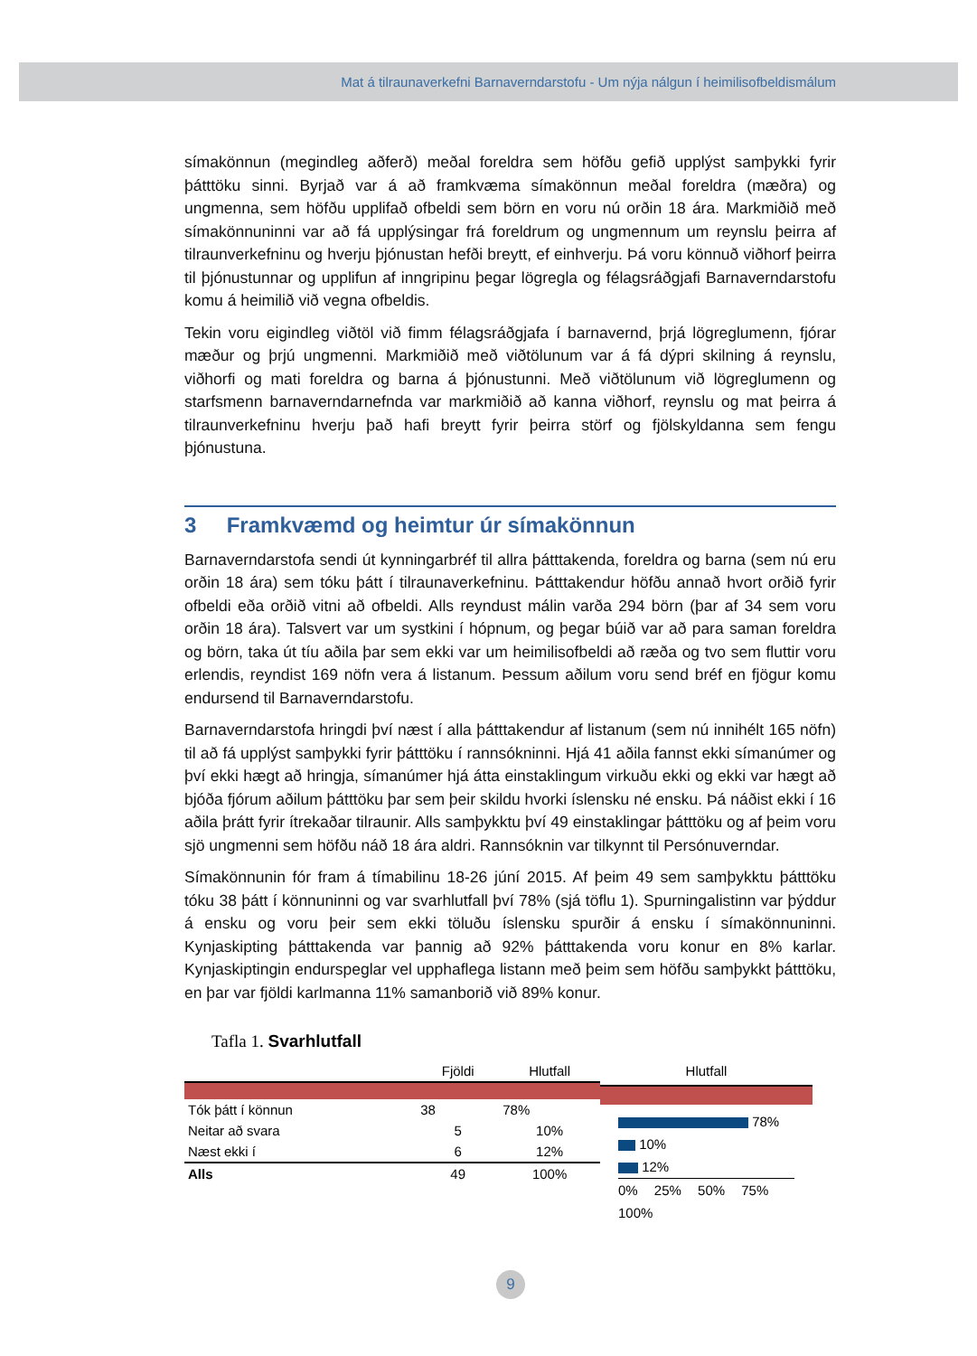Mat á tilraunaverkefni Barnaverndarstofu - Um nýja nálgun í heimilisofbeldismálum
símakönnun (megindleg aðferð) meðal foreldra sem höfðu gefið upplýst samþykki fyrir þátttöku sinni. Byrjað var á að framkvæma símakönnun meðal foreldra (mæðra) og ungmenna, sem höfðu upplifað ofbeldi sem börn en voru nú orðin 18 ára. Markmiðið með símakönnuninni var að fá upplýsingar frá foreldrum og ungmennum um reynslu þeirra af tilraunverkefninu og hverju þjónustan hefði breytt, ef einhverju. Þá voru könnuð viðhorf þeirra til þjónustunnar og upplifun af inngripinu þegar lögregla og félagsráðgjafi Barnaverndarstofu komu á heimilið við vegna ofbeldis.
Tekin voru eigindleg viðtöl við fimm félagsráðgjafa í barnavernd, þrjá lögreglumenn, fjórar mæður og þrjú ungmenni. Markmiðið með viðtölunum var á fá dýpri skilning á reynslu, viðhorfi og mati foreldra og barna á þjónustunni. Með viðtölunum við lögreglumenn og starfsmenn barnaverndarnefnda var markmiðið að kanna viðhorf, reynslu og mat þeirra á tilraunverkefninu hverju það hafi breytt fyrir þeirra störf og fjölskyldanna sem fengu þjónustuna.
3 Framkvæmd og heimtur úr símakönnun
Barnaverndarstofa sendi út kynningarbréf til allra þátttakenda, foreldra og barna (sem nú eru orðin 18 ára) sem tóku þátt í tilraunaverkefninu. Þátttakendur höfðu annað hvort orðið fyrir ofbeldi eða orðið vitni að ofbeldi. Alls reyndust málin varða 294 börn (þar af 34 sem voru orðin 18 ára). Talsvert var um systkini í hópnum, og þegar búið var að para saman foreldra og börn, taka út tíu aðila þar sem ekki var um heimilisofbeldi að ræða og tvo sem fluttir voru erlendis, reyndist 169 nöfn vera á listanum. Þessum aðilum voru send bréf en fjögur komu endursend til Barnaverndarstofu.
Barnaverndarstofa hringdi því næst í alla þátttakendur af listanum (sem nú innihélt 165 nöfn) til að fá upplýst samþykki fyrir þátttöku í rannsókninni. Hjá 41 aðila fannst ekki símanúmer og því ekki hægt að hringja, símanúmer hjá átta einstaklingum virkuðu ekki og ekki var hægt að bjóða fjórum aðilum þátttöku þar sem þeir skildu hvorki íslensku né ensku. Þá náðist ekki í 16 aðila þrátt fyrir ítrekaðar tilraunir. Alls samþykktu því 49 einstaklingar þátttöku og af þeim voru sjö ungmenni sem höfðu náð 18 ára aldri. Rannsóknin var tilkynnt til Persónuverndar.
Símakönnunin fór fram á tímabilinu 18-26 júní 2015. Af þeim 49 sem samþykktu þátttöku tóku 38 þátt í könnuninni og var svarhlutfall því 78% (sjá töflu 1). Spurningalistinn var þýddur á ensku og voru þeir sem ekki töluðu íslensku spurðir á ensku í símakönnuninni. Kynjaskipting þátttakenda var þannig að 92% þátttakenda voru konur en 8% karlar. Kynjaskiptingin endurspeglar vel upphaflega listann með þeim sem höfðu samþykkt þátttöku, en þar var fjöldi karlmanna 11% samanborið við 89% konur.
Tafla 1. Svarhlutfall
| | Fjöldi | Hlutfall |
| --- | --- | --- |
| Tók þátt í könnun | 38 | 78% |
| Neitar að svara | 5 | 10% |
| Næst ekki í | 6 | 12% |
| Alls | 49 | 100% |
Hlutfall
78%
10%
12%
0% 25% 50% 75% 100%
9